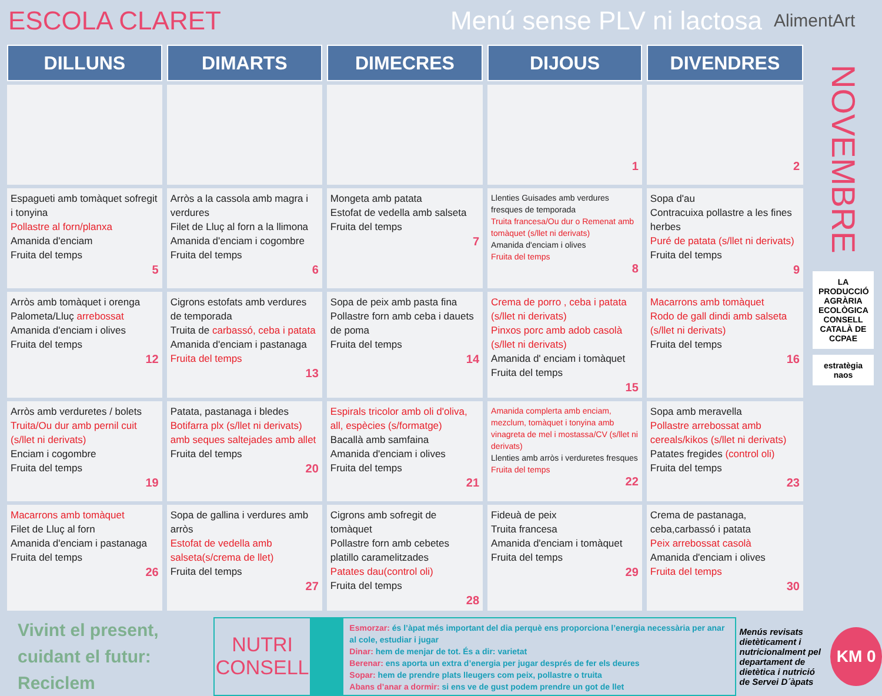ESCOLA CLARET Menú sense PLV ni lactosa
AlimentArt
| DILLUNS | DIMARTS | DIMECRES | DIJOUS | DIVENDRES |
| --- | --- | --- | --- | --- |
| | | | 1 | 2 |
| Espagueti amb tomàquet sofregit i tonyina Pollastre al forn/planxa Amanida d'enciam Fruita del temps 5 | Arròs a la cassola amb magra i verdures Filet de Lluç al forn a la llimona Amanida d'enciam i cogombre Fruita del temps 6 | Mongeta amb patata Estofat de vedella amb salseta Fruita del temps 7 | Llenties Guisades amb verdures fresques de temporada Truita francesa/Ou dur o Remenat amb tomàquet (s/llet ni derivats) Amanida d'enciam i olives Fruita del temps 8 | Sopa d'au Contracuixa pollastre a les fines herbes Puré de patata (s/llet ni derivats) Fruita del temps 9 |
| Arròs amb tomàquet i orenga Palometa/Lluç arrebossat Amanida d'enciam i olives Fruita del temps 12 | Cigrons estofats amb verdures de temporada Truita de carbassó, ceba i patata Amanida d'enciam i pastanaga Fruita del temps 13 | Sopa de peix amb pasta fina Pollastre forn amb ceba i dauets de poma Fruita del temps 14 | Crema de porro , ceba i patata (s/llet ni derivats) Pinxos porc amb adob casolà (s/llet ni derivats) Amanida d' enciam i tomàquet Fruita del temps 15 | Macarrons amb tomàquet Rodo de gall dindi amb salseta (s/llet ni derivats) Fruita del temps 16 |
| Arròs amb verduretes / bolets Truita/Ou dur amb pernil cuit (s/llet ni derivats) Enciam i cogombre Fruita del temps 19 | Patata, pastanaga i bledes Botifarra plx (s/llet ni derivats) amb seques saltejades amb allet Fruita del temps 20 | Espirals tricolor amb oli d'oliva, all, espècies (s/formatge) Bacallà amb samfaina Amanida d'enciam i olives Fruita del temps 21 | Amanida complerta amb enciam, mezclum, tomàquet i tonyina amb vinagreta de mel i mostassa/CV (s/llet ni derivats) Llenties amb arròs i verduretes fresques Fruita del temps 22 | Sopa amb meravella Pollastre arrebossat amb cereals/kikos (s/llet ni derivats) Patates fregides (control oli) Fruita del temps 23 |
| Macarrons amb tomàquet Filet de Lluç al forn Amanida d'enciam i pastanaga Fruita del temps 26 | Sopa de gallina i verdures amb arròs Estofat de vedella amb salseta(s/crema de llet) Fruita del temps 27 | Cigrons amb sofregit de tomàquet Pollastre forn amb cebetes platillo caramelitzades Patates dau(control oli) Fruita del temps 28 | Fideuà de peix Truita francesa Amanida d'enciam i tomàquet Fruita del temps 29 | Crema de pastanaga, ceba,carbassó i patata Peix arrebossat casolà Amanida d'enciam i olives Fruita del temps 30 |
NOVEMBRE
LA PRODUCCIÓ AGRÀRIA ECOLÒGICA CONSELL CATALÀ DE CCPAE
estratègia naos
Vivint el present,
cuidant el futur:
Reciclem
NUTRI
CONSELL
Esmorzar: és l’àpat més important del dia perquè ens proporciona l’energia necessària per anar al cole, estudiar i jugar
Dinar: hem de menjar de tot. És a dir: varietat
Berenar: ens aporta un extra d’energia per jugar després de fer els deures
Sopar: hem de prendre plats lleugers com peix, pollastre o truita
Abans d’anar a dormir: si ens ve de gust podem prendre un got de llet
Menús revisats dietèticament i nutricionalment pel departament de dietètica i nutrició de Servei D´àpats
KM 0